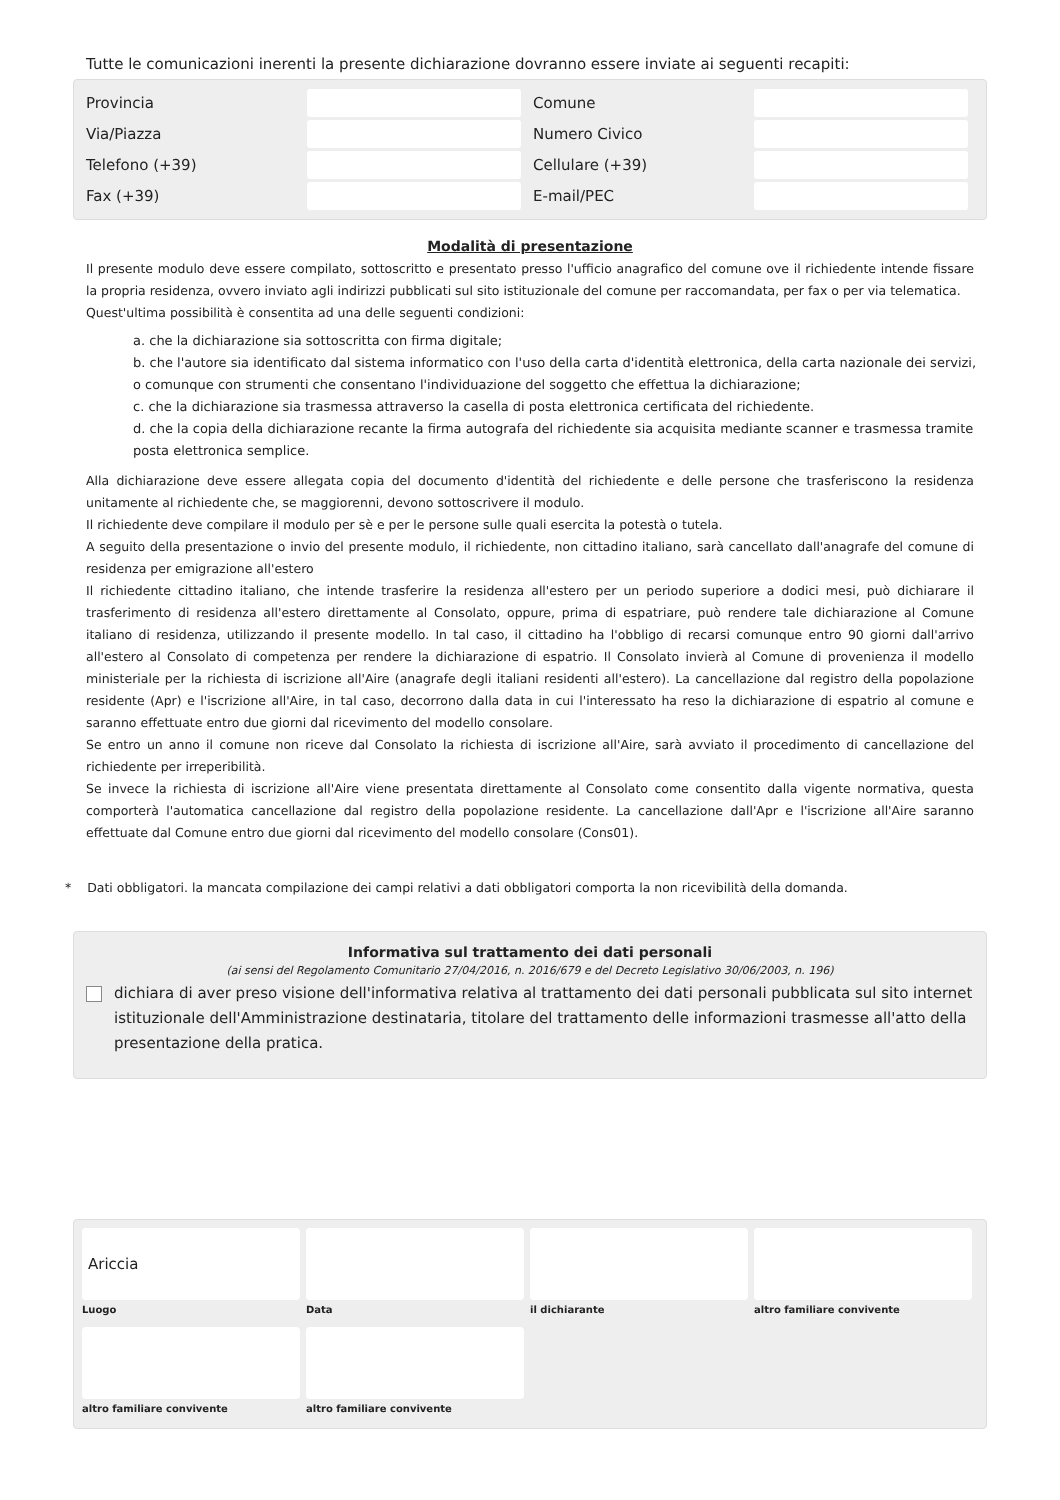Tutte le comunicazioni inerenti la presente dichiarazione dovranno essere inviate ai seguenti recapiti:
Provincia Comune
Via/Piazza Numero Civico
Telefono (+39) Cellulare (+39)
Fax (+39) E-mail/PEC
Modalità di presentazione
Il presente modulo deve essere compilato, sottoscritto e presentato presso l'ufficio anagrafico del comune ove il richiedente intende fissare la propria residenza, ovvero inviato agli indirizzi pubblicati sul sito istituzionale del comune per raccomandata, per fax o per via telematica.
Quest'ultima possibilità è consentita ad una delle seguenti condizioni:
a. che la dichiarazione sia sottoscritta con firma digitale;
b. che l'autore sia identificato dal sistema informatico con l'uso della carta d'identità elettronica, della carta nazionale dei servizi, o comunque con strumenti che consentano l'individuazione del soggetto che effettua la dichiarazione;
c. che la dichiarazione sia trasmessa attraverso la casella di posta elettronica certificata del richiedente.
d. che la copia della dichiarazione recante la firma autografa del richiedente sia acquisita mediante scanner e trasmessa tramite posta elettronica semplice.
Alla dichiarazione deve essere allegata copia del documento d'identità del richiedente e delle persone che trasferiscono la residenza unitamente al richiedente che, se maggiorenni, devono sottoscrivere il modulo.
Il richiedente deve compilare il modulo per sè e per le persone sulle quali esercita la potestà o tutela.
A seguito della presentazione o invio del presente modulo, il richiedente, non cittadino italiano, sarà cancellato dall'anagrafe del comune di residenza per emigrazione all'estero
Il richiedente cittadino italiano, che intende trasferire la residenza all'estero per un periodo superiore a dodici mesi, può dichiarare il trasferimento di residenza all'estero direttamente al Consolato, oppure, prima di espatriare, può rendere tale dichiarazione al Comune italiano di residenza, utilizzando il presente modello. In tal caso, il cittadino ha l'obbligo di recarsi comunque entro 90 giorni dall'arrivo all'estero al Consolato di competenza per rendere la dichiarazione di espatrio. Il Consolato invierà al Comune di provenienza il modello ministeriale per la richiesta di iscrizione all'Aire (anagrafe degli italiani residenti all'estero). La cancellazione dal registro della popolazione residente (Apr) e l'iscrizione all'Aire, in tal caso, decorrono dalla data in cui l'interessato ha reso la dichiarazione di espatrio al comune e saranno effettuate entro due giorni dal ricevimento del modello consolare.
Se entro un anno il comune non riceve dal Consolato la richiesta di iscrizione all'Aire, sarà avviato il procedimento di cancellazione del richiedente per irreperibilità.
Se invece la richiesta di iscrizione all'Aire viene presentata direttamente al Consolato come consentito dalla vigente normativa, questa comporterà l'automatica cancellazione dal registro della popolazione residente. La cancellazione dall'Apr e l'iscrizione all'Aire saranno effettuate dal Comune entro due giorni dal ricevimento del modello consolare (Cons01).
* Dati obbligatori. la mancata compilazione dei campi relativi a dati obbligatori comporta la non ricevibilità della domanda.
Informativa sul trattamento dei dati personali
(ai sensi del Regolamento Comunitario 27/04/2016, n. 2016/679 e del Decreto Legislativo 30/06/2003, n. 196)
dichiara di aver preso visione dell'informativa relativa al trattamento dei dati personali pubblicata sul sito internet istituzionale dell'Amministrazione destinataria, titolare del trattamento delle informazioni trasmesse all'atto della presentazione della pratica.
Ariccia
Luogo
Data
il dichiarante
altro familiare convivente
altro familiare convivente
altro familiare convivente